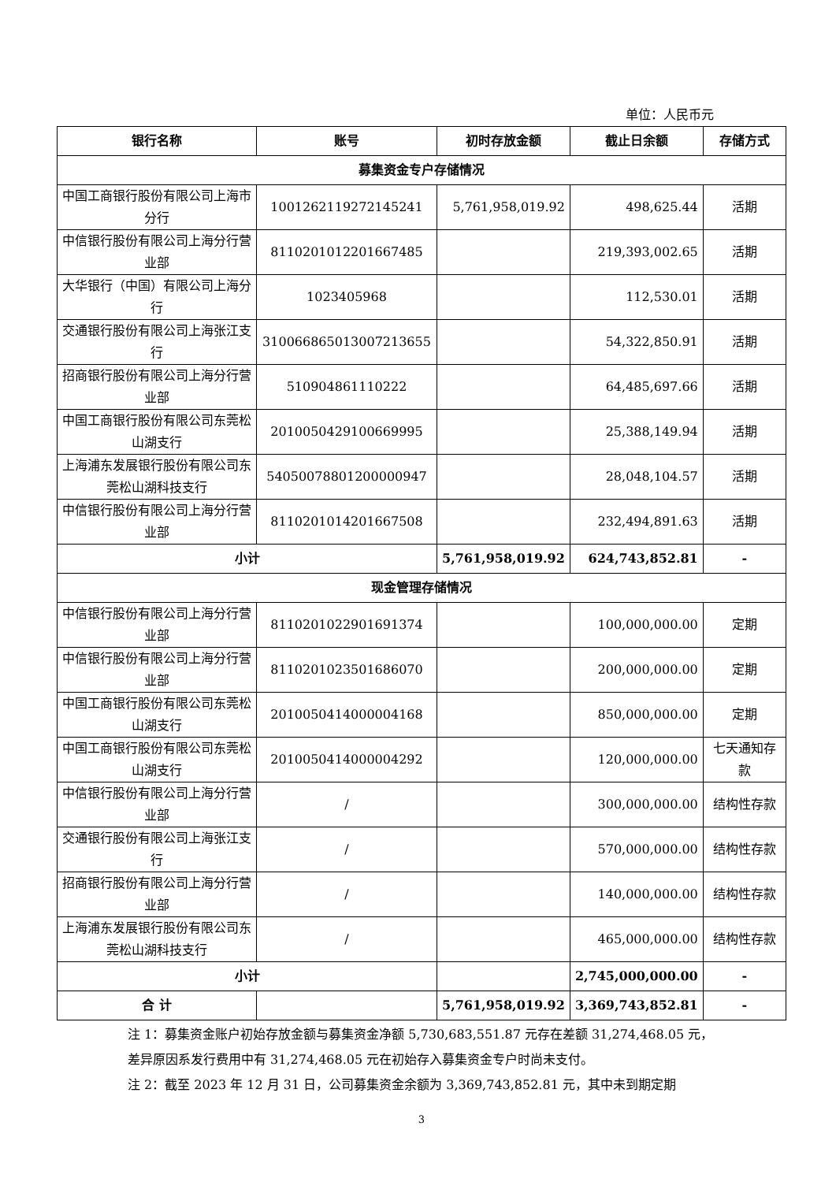单位：人民币元
| 银行名称 | 账号 | 初时存放金额 | 截止日余额 | 存储方式 |
| --- | --- | --- | --- | --- |
| 募集资金专户存储情况 | | | | |
| 中国工商银行股份有限公司上海市分行 | 1001262119272145241 | 5,761,958,019.92 | 498,625.44 | 活期 |
| 中信银行股份有限公司上海分行营业部 | 8110201012201667485 | | 219,393,002.65 | 活期 |
| 大华银行（中国）有限公司上海分行 | 1023405968 | | 112,530.01 | 活期 |
| 交通银行股份有限公司上海张江支行 | 310066865013007213655 | | 54,322,850.91 | 活期 |
| 招商银行股份有限公司上海分行营业部 | 510904861110222 | | 64,485,697.66 | 活期 |
| 中国工商银行股份有限公司东莞松山湖支行 | 2010050429100669995 | | 25,388,149.94 | 活期 |
| 上海浦东发展银行股份有限公司东莞松山湖科技支行 | 54050078801200000947 | | 28,048,104.57 | 活期 |
| 中信银行股份有限公司上海分行营业部 | 8110201014201667508 | | 232,494,891.63 | 活期 |
| 小计 | | 5,761,958,019.92 | 624,743,852.81 | - |
| 现金管理存储情况 | | | | |
| 中信银行股份有限公司上海分行营业部 | 8110201022901691374 | | 100,000,000.00 | 定期 |
| 中信银行股份有限公司上海分行营业部 | 8110201023501686070 | | 200,000,000.00 | 定期 |
| 中国工商银行股份有限公司东莞松山湖支行 | 2010050414000004168 | | 850,000,000.00 | 定期 |
| 中国工商银行股份有限公司东莞松山湖支行 | 2010050414000004292 | | 120,000,000.00 | 七天通知存款 |
| 中信银行股份有限公司上海分行营业部 | / | | 300,000,000.00 | 结构性存款 |
| 交通银行股份有限公司上海张江支行 | / | | 570,000,000.00 | 结构性存款 |
| 招商银行股份有限公司上海分行营业部 | / | | 140,000,000.00 | 结构性存款 |
| 上海浦东发展银行股份有限公司东莞松山湖科技支行 | / | | 465,000,000.00 | 结构性存款 |
| 小计 | | | 2,745,000,000.00 | - |
| 合 计 | | 5,761,958,019.92 | 3,369,743,852.81 | - |
注 1：募集资金账户初始存放金额与募集资金净额 5,730,683,551.87 元存在差额 31,274,468.05 元，差异原因系发行费用中有 31,274,468.05 元在初始存入募集资金专户时尚未支付。
注 2：截至 2023 年 12 月 31 日，公司募集资金余额为 3,369,743,852.81 元，其中未到期定期
3